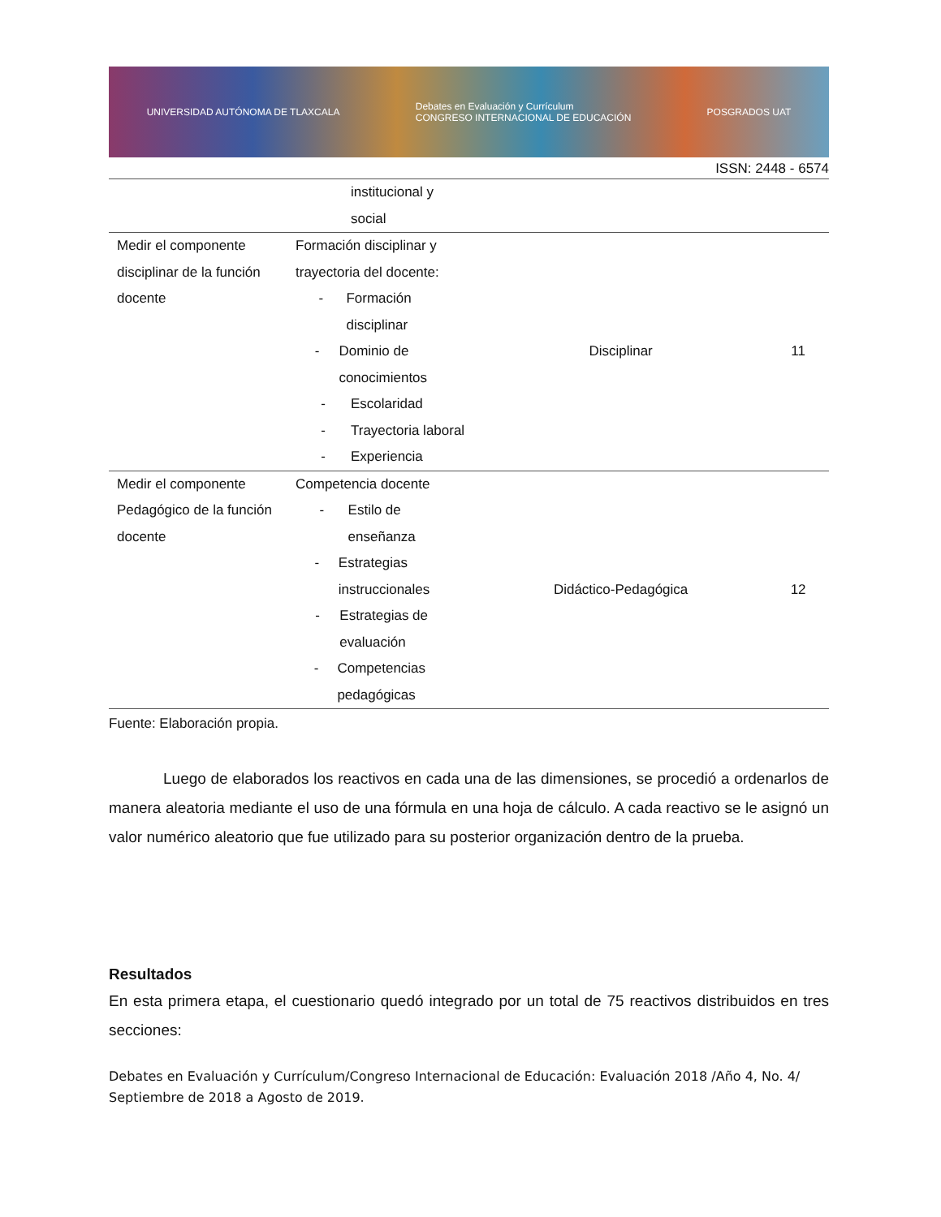UNIVERSIDAD AUTÓNOMA DE TLAXCALA Debates en Evaluación y Currículum
CONGRESO INTERNACIONAL DE EDUCACIÓN POSGRADOS UAT
ISSN: 2448 - 6574
| | institucional y social | | |
| Medir el componente disciplinar de la función docente | Formación disciplinar y trayectoria del docente: - Formación disciplinar - Dominio de conocimientos - Escolaridad - Trayectoria laboral - Experiencia | Disciplinar | 11 |
| Medir el componente Pedagógico de la función docente | Competencia docente - Estilo de enseñanza - Estrategias instruccionales - Estrategias de evaluación - Competencias pedagógicas | Didáctico-Pedagógica | 12 |
Fuente: Elaboración propia.
Luego de elaborados los reactivos en cada una de las dimensiones, se procedió a ordenarlos de manera aleatoria mediante el uso de una fórmula en una hoja de cálculo. A cada reactivo se le asignó un valor numérico aleatorio que fue utilizado para su posterior organización dentro de la prueba.
Resultados
En esta primera etapa, el cuestionario quedó integrado por un total de 75 reactivos distribuidos en tres secciones:
Debates en Evaluación y Currículum/Congreso Internacional de Educación: Evaluación 2018 /Año 4, No. 4/ Septiembre de 2018 a Agosto de 2019.